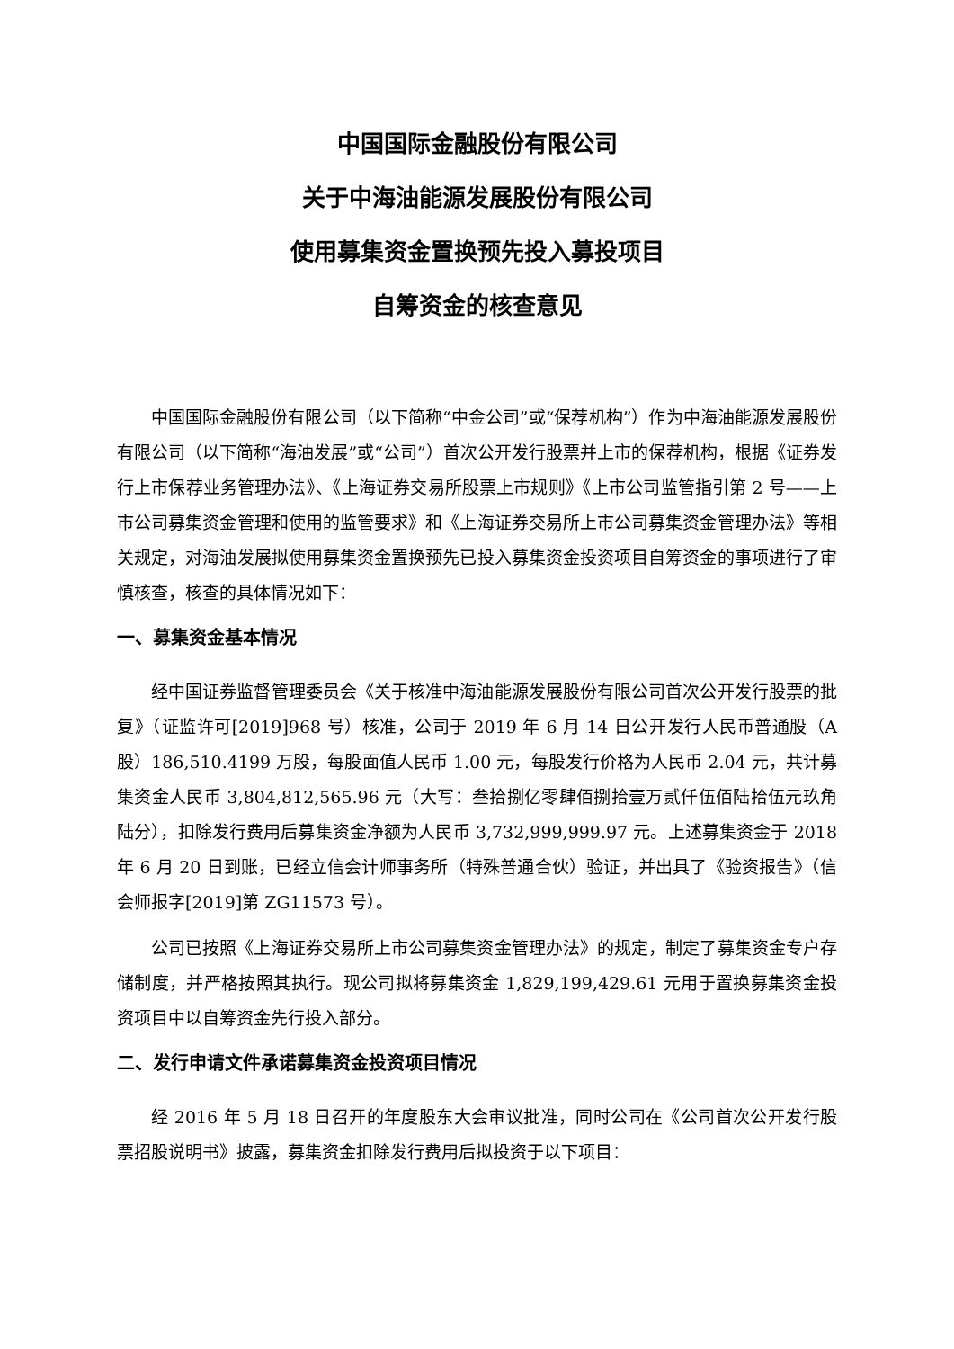中国国际金融股份有限公司
关于中海油能源发展股份有限公司
使用募集资金置换预先投入募投项目
自筹资金的核查意见
中国国际金融股份有限公司（以下简称“中金公司”或“保荐机构”）作为中海油能源发展股份有限公司（以下简称“海油发展”或“公司”）首次公开发行股票并上市的保荐机构，根据《证券发行上市保荐业务管理办法》、《上海证券交易所股票上市规则》《上市公司监管指引第 2 号——上市公司募集资金管理和使用的监管要求》和《上海证券交易所上市公司募集资金管理办法》等相关规定，对海油发展拟使用募集资金置换预先已投入募集资金投资项目自筹资金的事项进行了审慎核查，核查的具体情况如下：
一、募集资金基本情况
经中国证券监督管理委员会《关于核准中海油能源发展股份有限公司首次公开发行股票的批复》（证监许可[2019]968 号）核准，公司于 2019 年 6 月 14 日公开发行人民币普通股（A 股）186,510.4199 万股，每股面值人民币 1.00 元，每股发行价格为人民币 2.04 元，共计募集资金人民币 3,804,812,565.96 元（大写：叁拾捌亿零肆佰捌拾壹万贰仟伍佰陆拾伍元玖角陆分），扣除发行费用后募集资金净额为人民币 3,732,999,999.97 元。上述募集资金于 2018 年 6 月 20 日到账，已经立信会计师事务所（特殊普通合伙）验证，并出具了《验资报告》（信会师报字[2019]第 ZG11573 号）。
公司已按照《上海证券交易所上市公司募集资金管理办法》的规定，制定了募集资金专户存储制度，并严格按照其执行。现公司拟将募集资金 1,829,199,429.61 元用于置换募集资金投资项目中以自筹资金先行投入部分。
二、发行申请文件承诺募集资金投资项目情况
经 2016 年 5 月 18 日召开的年度股东大会审议批准，同时公司在《公司首次公开发行股票招股说明书》披露，募集资金扣除发行费用后拟投资于以下项目：